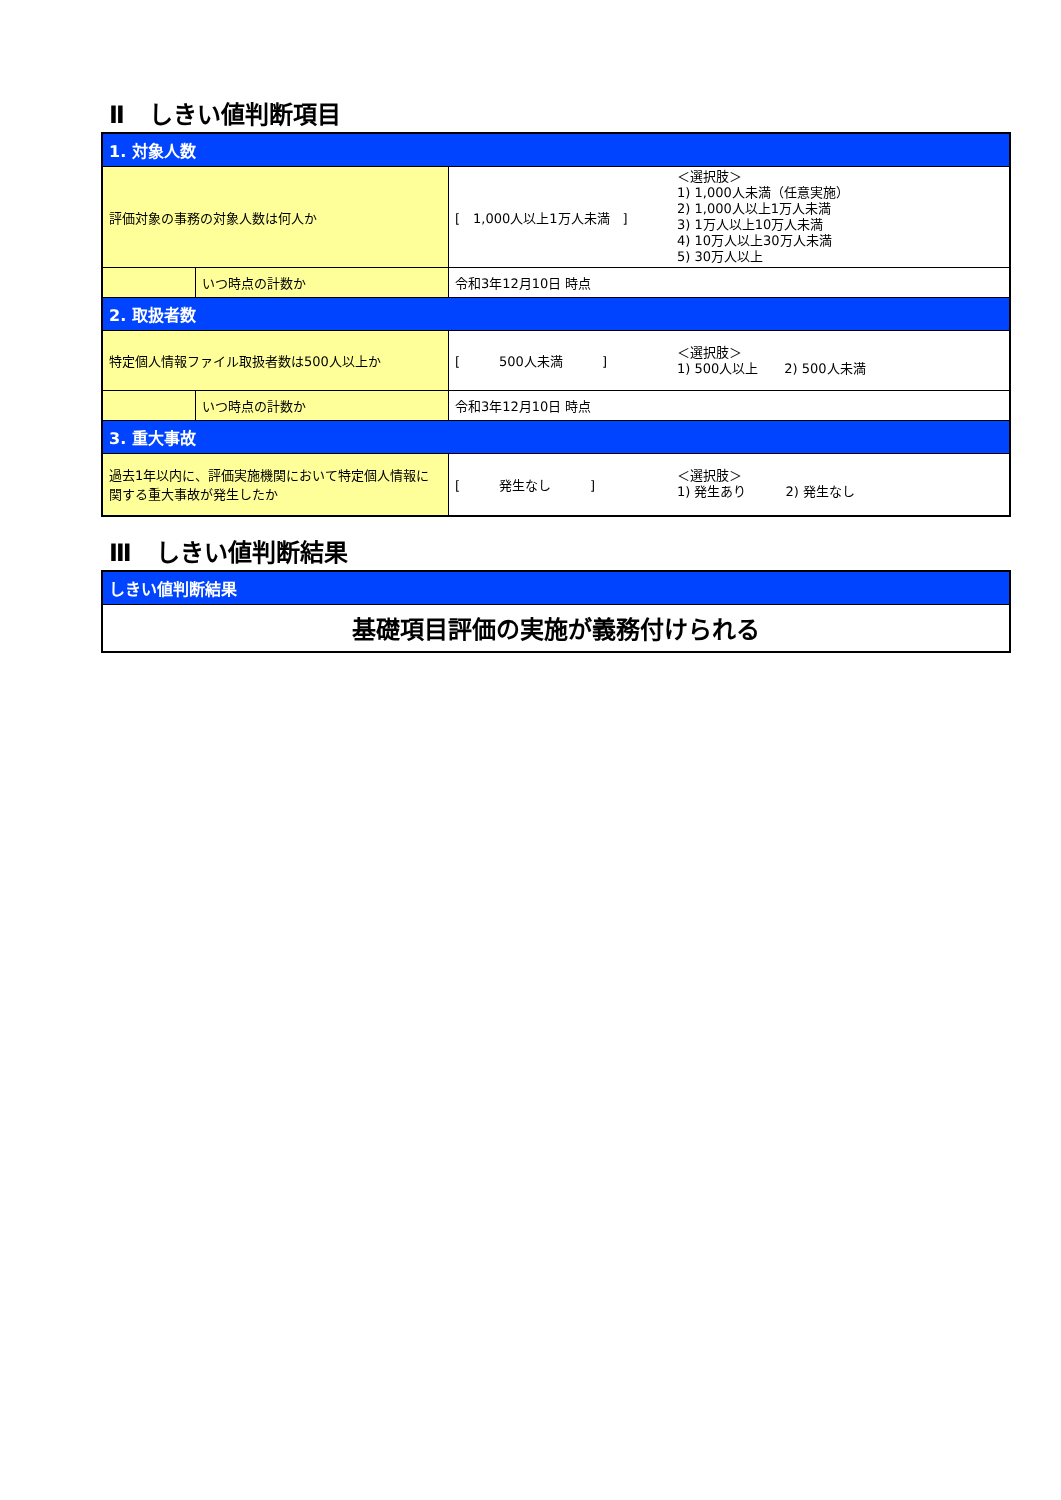Ⅱ　しきい値判断項目
| 1. 対象人数 | | | |
| 評価対象の事務の対象人数は何人か | | [ 1,000人以上1万人未満 ] | ＜選択肢＞ 1) 1,000人未満（任意実施） 2) 1,000人以上1万人未満 3) 1万人以上10万人未満 4) 10万人以上30万人未満 5) 30万人以上 |
| | いつ時点の計数か | 令和3年12月10日 時点 | |
| 2. 取扱者数 | | | |
| 特定個人情報ファイル取扱者数は500人以上か | | [ 500人未満 ] | ＜選択肢＞ 1) 500人以上 2) 500人未満 |
| | いつ時点の計数か | 令和3年12月10日 時点 | |
| 3. 重大事故 | | | |
| 過去1年以内に、評価実施機関において特定個人情報に関する重大事故が発生したか | | [ 発生なし ] | ＜選択肢＞ 1) 発生あり 2) 発生なし |
Ⅲ　しきい値判断結果
| しきい値判断結果 |
| 基礎項目評価の実施が義務付けられる |